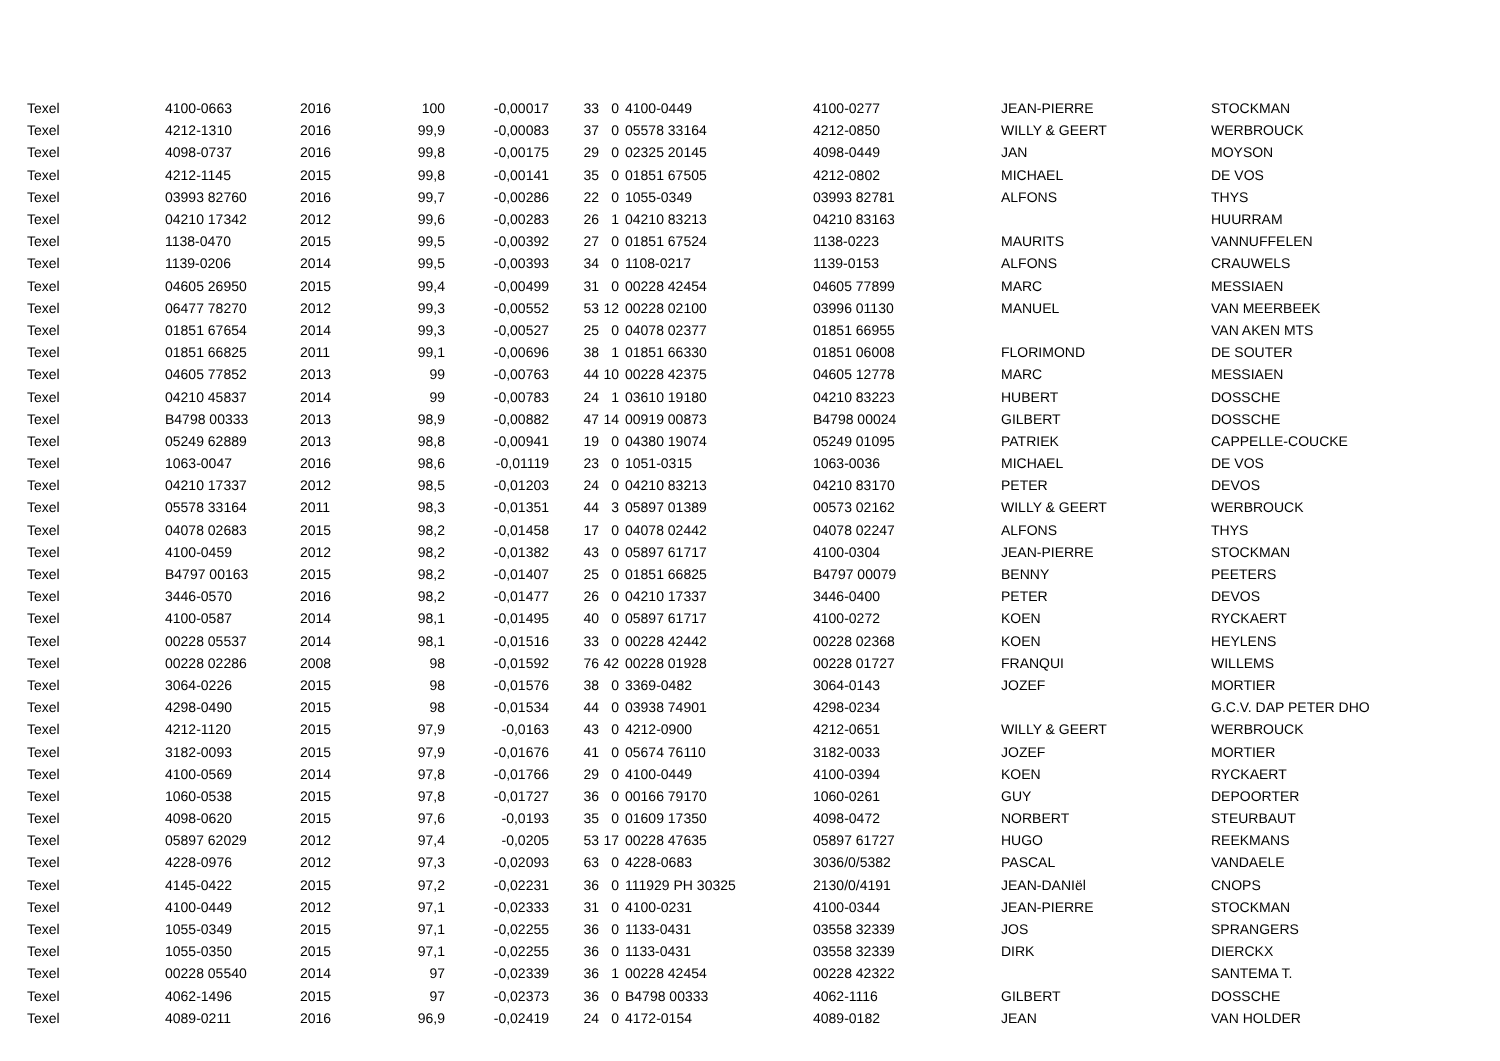| Texel | 4100-0663 | 2016 | 100 | -0,00017 | 33 | 0 | | 4100-0449 | 4100-0277 | JEAN-PIERRE | STOCKMAN |
| Texel | 4212-1310 | 2016 | 99,9 | -0,00083 | 37 | 0 | | 05578 33164 | 4212-0850 | WILLY & GEERT | WERBROUCK |
| Texel | 4098-0737 | 2016 | 99,8 | -0,00175 | 29 | 0 | | 02325 20145 | 4098-0449 | JAN | MOYSON |
| Texel | 4212-1145 | 2015 | 99,8 | -0,00141 | 35 | 0 | | 01851 67505 | 4212-0802 | MICHAEL | DE VOS |
| Texel | 03993 82760 | 2016 | 99,7 | -0,00286 | 22 | 0 | | 1055-0349 | 03993 82781 | ALFONS | THYS |
| Texel | 04210 17342 | 2012 | 99,6 | -0,00283 | 26 | 1 | | 04210 83213 | 04210 83163 | | HUURRAM |
| Texel | 1138-0470 | 2015 | 99,5 | -0,00392 | 27 | 0 | | 01851 67524 | 1138-0223 | MAURITS | VANNUFFELEN |
| Texel | 1139-0206 | 2014 | 99,5 | -0,00393 | 34 | 0 | | 1108-0217 | 1139-0153 | ALFONS | CRAUWELS |
| Texel | 04605 26950 | 2015 | 99,4 | -0,00499 | 31 | 0 | | 00228 42454 | 04605 77899 | MARC | MESSIAEN |
| Texel | 06477 78270 | 2012 | 99,3 | -0,00552 | 53 | 12 | | 00228 02100 | 03996 01130 | MANUEL | VAN MEERBEEK |
| Texel | 01851 67654 | 2014 | 99,3 | -0,00527 | 25 | 0 | | 04078 02377 | 01851 66955 | | VAN AKEN MTS |
| Texel | 01851 66825 | 2011 | 99,1 | -0,00696 | 38 | 1 | | 01851 66330 | 01851 06008 | FLORIMOND | DE SOUTER |
| Texel | 04605 77852 | 2013 | 99 | -0,00763 | 44 | 10 | | 00228 42375 | 04605 12778 | MARC | MESSIAEN |
| Texel | 04210 45837 | 2014 | 99 | -0,00783 | 24 | 1 | | 03610 19180 | 04210 83223 | HUBERT | DOSSCHE |
| Texel | B4798 00333 | 2013 | 98,9 | -0,00882 | 47 | 14 | | 00919 00873 | B4798 00024 | GILBERT | DOSSCHE |
| Texel | 05249 62889 | 2013 | 98,8 | -0,00941 | 19 | 0 | | 04380 19074 | 05249 01095 | PATRIEK | CAPPELLE-COUCKE |
| Texel | 1063-0047 | 2016 | 98,6 | -0,01119 | 23 | 0 | | 1051-0315 | 1063-0036 | MICHAEL | DE VOS |
| Texel | 04210 17337 | 2012 | 98,5 | -0,01203 | 24 | 0 | | 04210 83213 | 04210 83170 | PETER | DEVOS |
| Texel | 05578 33164 | 2011 | 98,3 | -0,01351 | 44 | 3 | | 05897 01389 | 00573 02162 | WILLY & GEERT | WERBROUCK |
| Texel | 04078 02683 | 2015 | 98,2 | -0,01458 | 17 | 0 | | 04078 02442 | 04078 02247 | ALFONS | THYS |
| Texel | 4100-0459 | 2012 | 98,2 | -0,01382 | 43 | 0 | | 05897 61717 | 4100-0304 | JEAN-PIERRE | STOCKMAN |
| Texel | B4797 00163 | 2015 | 98,2 | -0,01407 | 25 | 0 | | 01851 66825 | B4797 00079 | BENNY | PEETERS |
| Texel | 3446-0570 | 2016 | 98,2 | -0,01477 | 26 | 0 | | 04210 17337 | 3446-0400 | PETER | DEVOS |
| Texel | 4100-0587 | 2014 | 98,1 | -0,01495 | 40 | 0 | | 05897 61717 | 4100-0272 | KOEN | RYCKAERT |
| Texel | 00228 05537 | 2014 | 98,1 | -0,01516 | 33 | 0 | | 00228 42442 | 00228 02368 | KOEN | HEYLENS |
| Texel | 00228 02286 | 2008 | 98 | -0,01592 | 76 | 42 | | 00228 01928 | 00228 01727 | FRANQUI | WILLEMS |
| Texel | 3064-0226 | 2015 | 98 | -0,01576 | 38 | 0 | | 3369-0482 | 3064-0143 | JOZEF | MORTIER |
| Texel | 4298-0490 | 2015 | 98 | -0,01534 | 44 | 0 | | 03938 74901 | 4298-0234 | | G.C.V. DAP PETER DHO |
| Texel | 4212-1120 | 2015 | 97,9 | -0,0163 | 43 | 0 | | 4212-0900 | 4212-0651 | WILLY & GEERT | WERBROUCK |
| Texel | 3182-0093 | 2015 | 97,9 | -0,01676 | 41 | 0 | | 05674 76110 | 3182-0033 | JOZEF | MORTIER |
| Texel | 4100-0569 | 2014 | 97,8 | -0,01766 | 29 | 0 | | 4100-0449 | 4100-0394 | KOEN | RYCKAERT |
| Texel | 1060-0538 | 2015 | 97,8 | -0,01727 | 36 | 0 | | 00166 79170 | 1060-0261 | GUY | DEPOORTER |
| Texel | 4098-0620 | 2015 | 97,6 | -0,0193 | 35 | 0 | | 01609 17350 | 4098-0472 | NORBERT | STEURBAUT |
| Texel | 05897 62029 | 2012 | 97,4 | -0,0205 | 53 | 17 | | 00228 47635 | 05897 61727 | HUGO | REEKMANS |
| Texel | 4228-0976 | 2012 | 97,3 | -0,02093 | 63 | 0 | | 4228-0683 | 3036/0/5382 | PASCAL | VANDAELE |
| Texel | 4145-0422 | 2015 | 97,2 | -0,02231 | 36 | 0 | | 111929 PH 30325 | 2130/0/4191 | JEAN-DANIël | CNOPS |
| Texel | 4100-0449 | 2012 | 97,1 | -0,02333 | 31 | 0 | | 4100-0231 | 4100-0344 | JEAN-PIERRE | STOCKMAN |
| Texel | 1055-0349 | 2015 | 97,1 | -0,02255 | 36 | 0 | | 1133-0431 | 03558 32339 | JOS | SPRANGERS |
| Texel | 1055-0350 | 2015 | 97,1 | -0,02255 | 36 | 0 | | 1133-0431 | 03558 32339 | DIRK | DIERCKX |
| Texel | 00228 05540 | 2014 | 97 | -0,02339 | 36 | 1 | | 00228 42454 | 00228 42322 | | SANTEMA T. |
| Texel | 4062-1496 | 2015 | 97 | -0,02373 | 36 | 0 | | B4798 00333 | 4062-1116 | GILBERT | DOSSCHE |
| Texel | 4089-0211 | 2016 | 96,9 | -0,02419 | 24 | 0 | | 4172-0154 | 4089-0182 | JEAN | VAN HOLDER |